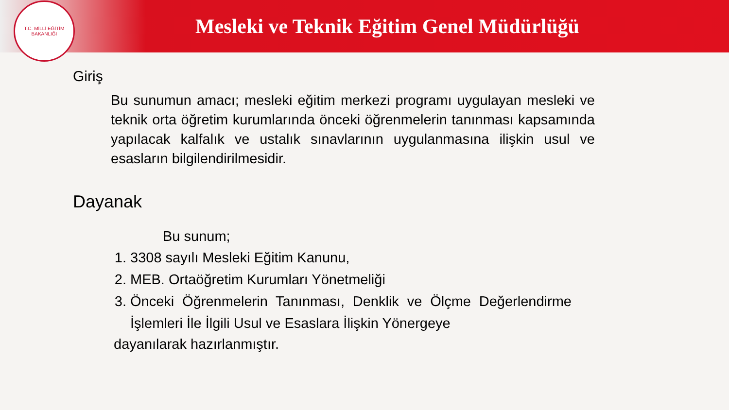T.C. MİLLİ EĞİTİM BAKANLIĞI
Mesleki ve Teknik Eğitim Genel Müdürlüğü
Giriş
Bu sunumun amacı; mesleki eğitim merkezi programı uygulayan mesleki ve teknik orta öğretim kurumlarında önceki öğrenmelerin tanınması kapsamında yapılacak kalfalık ve ustalık sınavlarının uygulanmasına ilişkin usul ve esasların bilgilendirilmesidir.
Dayanak
Bu sunum;
1. 3308 sayılı Mesleki Eğitim Kanunu,
2. MEB. Ortaöğretim Kurumları Yönetmeliği
3. Önceki Öğrenmelerin Tanınması, Denklik ve Ölçme Değerlendirme İşlemleri İle İlgili Usul ve Esaslara İlişkin Yönergeye
dayanılarak hazırlanmıştır.